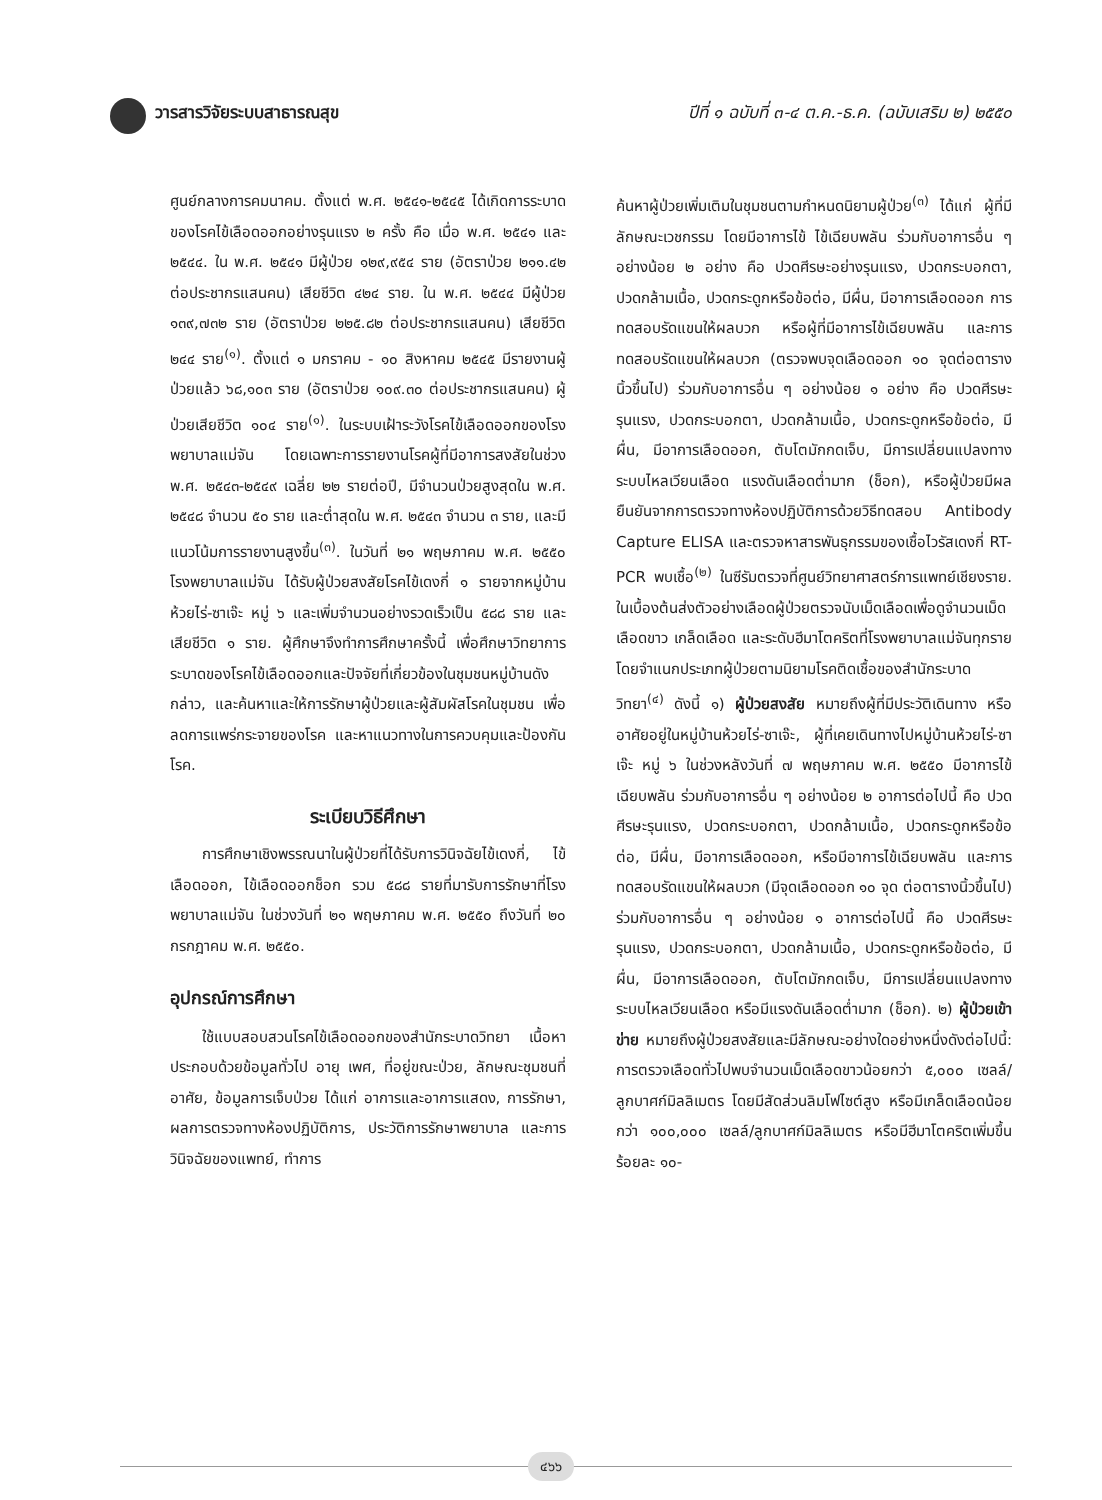วารสารวิจัยระบบสาธารณสุข ปีที่ ๑ ฉบับที่ ๓-๔ ต.ค.-ธ.ค. (ฉบับเสริม ๒) ๒๕๕๐
ศูนย์กลางการคมนาคม. ตั้งแต่ พ.ศ. ๒๕๔๑-๒๕๔๕ ได้เกิดการระบาดของโรคไข้เลือดออกอย่างรุนแรง ๒ ครั้ง คือ เมื่อ พ.ศ. ๒๕๔๑ และ ๒๕๔๔. ใน พ.ศ. ๒๕๔๑ มีผู้ป่วย ๑๒๙,๙๕๔ ราย (อัตราป่วย ๒๑๑.๔๒ ต่อประชากรแสนคน) เสียชีวิต ๔๒๔ ราย. ใน พ.ศ. ๒๕๔๔ มีผู้ป่วย ๑๓๙,๗๓๒ ราย (อัตราป่วย ๒๒๕.๘๒ ต่อประชากรแสนคน) เสียชีวิต ๒๔๔ ราย<sup>(๑)</sup>. ตั้งแต่ ๑ มกราคม - ๑๐ สิงหาคม ๒๕๔๕ มีรายงานผู้ป่วยแล้ว ๖๘,๑๐๓ ราย (อัตราป่วย ๑๐๙.๓๐ ต่อประชากรแสนคน) ผู้ป่วยเสียชีวิต ๑๐๔ ราย<sup>(๑)</sup>. ในระบบเฝ้าระวังโรคไข้เลือดออกของโรงพยาบาลแม่จัน โดยเฉพาะการรายงานโรคผู้ที่มีอาการสงสัยในช่วง พ.ศ. ๒๕๔๓-๒๕๔๙ เฉลี่ย ๒๒ รายต่อปี, มีจำนวนป่วยสูงสุดใน พ.ศ. ๒๕๔๘ จำนวน ๕๐ ราย และต่ำสุดใน พ.ศ. ๒๕๔๓ จำนวน ๓ ราย, และมีแนวโน้มการรายงานสูงขึ้น<sup>(๓)</sup>. ในวันที่ ๒๑ พฤษภาคม พ.ศ. ๒๕๕๐ โรงพยาบาลแม่จัน ได้รับผู้ป่วยสงสัยโรคไข้เดงกี่ ๑ รายจากหมู่บ้านห้วยไร่-ซาเจ๊ะ หมู่ ๖ และเพิ่มจำนวนอย่างรวดเร็วเป็น ๕๘๘ ราย และเสียชีวิต ๑ ราย. ผู้ศึกษาจึงทำการศึกษาครั้งนี้ เพื่อศึกษาวิทยาการระบาดของโรคไข้เลือดออกและปัจจัยที่เกี่ยวข้องในชุมชนหมู่บ้านดังกล่าว, และค้นหาและให้การรักษาผู้ป่วยและผู้สัมผัสโรคในชุมชน เพื่อลดการแพร่กระจายของโรค และหาแนวทางในการควบคุมและป้องกันโรค.
ระเบียบวิธีศึกษา
การศึกษาเชิงพรรณนาในผู้ป่วยที่ได้รับการวินิจฉัยไข้เดงกี่, ไข้เลือดออก, ไข้เลือดออกช็อก รวม ๕๘๘ รายที่มารับการรักษาที่โรงพยาบาลแม่จัน ในช่วงวันที่ ๒๑ พฤษภาคม พ.ศ. ๒๕๕๐ ถึงวันที่ ๒๐ กรกฎาคม พ.ศ. ๒๕๕๐.
อุปกรณ์การศึกษา
ใช้แบบสอบสวนโรคไข้เลือดออกของสำนักระบาดวิทยา เนื้อหาประกอบด้วยข้อมูลทั่วไป อายุ เพศ, ที่อยู่ขณะป่วย, ลักษณะชุมชนที่อาศัย, ข้อมูลการเจ็บป่วย ได้แก่ อาการและอาการแสดง, การรักษา, ผลการตรวจทางห้องปฏิบัติการ, ประวัติการรักษาพยาบาล และการวินิจฉัยของแพทย์, ทำการ
ค้นหาผู้ป่วยเพิ่มเติมในชุมชนตามกำหนดนิยามผู้ป่วย<sup>(๓)</sup> ได้แก่ ผู้ที่มีลักษณะเวชกรรม โดยมีอาการไข้ ไข้เฉียบพลัน ร่วมกับอาการอื่น ๆ อย่างน้อย ๒ อย่าง คือ ปวดศีรษะอย่างรุนแรง, ปวดกระบอกตา, ปวดกล้ามเนื้อ, ปวดกระดูกหรือข้อต่อ, มีผื่น, มีอาการเลือดออก การทดสอบรัดแขนให้ผลบวก หรือผู้ที่มีอาการไข้เฉียบพลัน และการทดสอบรัดแขนให้ผลบวก (ตรวจพบจุดเลือดออก ๑๐ จุดต่อตารางนิ้วขึ้นไป) ร่วมกับอาการอื่น ๆ อย่างน้อย ๑ อย่าง คือ ปวดศีรษะรุนแรง, ปวดกระบอกตา, ปวดกล้ามเนื้อ, ปวดกระดูกหรือข้อต่อ, มีผื่น, มีอาการเลือดออก, ตับโตมักกดเจ็บ, มีการเปลี่ยนแปลงทางระบบไหลเวียนเลือด แรงดันเลือดต่ำมาก (ช็อก), หรือผู้ป่วยมีผลยืนยันจากการตรวจทางห้องปฏิบัติการด้วยวิธีทดสอบ Antibody Capture ELISA และตรวจหาสารพันธุกรรมของเชื้อไวรัสเดงกี่ RT-PCR พบเชื้อ<sup>(๒)</sup> ในซีรัมตรวจที่ศูนย์วิทยาศาสตร์การแพทย์เชียงราย. ในเบื้องต้นส่งตัวอย่างเลือดผู้ป่วยตรวจนับเม็ดเลือดเพื่อดูจำนวนเม็ดเลือดขาว เกล็ดเลือด และระดับฮีมาโตคริตที่โรงพยาบาลแม่จันทุกราย โดยจำแนกประเภทผู้ป่วยตามนิยามโรคติดเชื้อของสำนักระบาดวิทยา<sup>(๔)</sup> ดังนี้ ๑) ผู้ป่วยสงสัย หมายถึงผู้ที่มีประวัติเดินทาง หรืออาศัยอยู่ในหมู่บ้านห้วยไร่-ซาเจ๊ะ, ผู้ที่เคยเดินทางไปหมู่บ้านห้วยไร่-ซาเจ๊ะ หมู่ ๖ ในช่วงหลังวันที่ ๗ พฤษภาคม พ.ศ. ๒๕๕๐ มีอาการไข้เฉียบพลัน ร่วมกับอาการอื่น ๆ อย่างน้อย ๒ อาการต่อไปนี้ คือ ปวดศีรษะรุนแรง, ปวดกระบอกตา, ปวดกล้ามเนื้อ, ปวดกระดูกหรือข้อต่อ, มีผื่น, มีอาการเลือดออก, หรือมีอาการไข้เฉียบพลัน และการทดสอบรัดแขนให้ผลบวก (มีจุดเลือดออก ๑๐ จุด ต่อตารางนิ้วขึ้นไป) ร่วมกับอาการอื่น ๆ อย่างน้อย ๑ อาการต่อไปนี้ คือ ปวดศีรษะรุนแรง, ปวดกระบอกตา, ปวดกล้ามเนื้อ, ปวดกระดูกหรือข้อต่อ, มีผื่น, มีอาการเลือดออก, ตับโตมักกดเจ็บ, มีการเปลี่ยนแปลงทางระบบไหลเวียนเลือด หรือมีแรงดันเลือดต่ำมาก (ช็อก). ๒) ผู้ป่วยเข้าข่าย หมายถึงผู้ป่วยสงสัยและมีลักษณะอย่างใดอย่างหนึ่งดังต่อไปนี้: การตรวจเลือดทั่วไปพบจำนวนเม็ดเลือดขาวน้อยกว่า ๕,๐๐๐ เซลล์/ลูกบาศก์มิลลิเมตร โดยมีสัดส่วนลิมโฟไซต์สูง หรือมีเกล็ดเลือดน้อยกว่า ๑๐๐,๐๐๐ เซลล์/ลูกบาศก์มิลลิเมตร หรือมีฮีมาโตคริตเพิ่มขึ้นร้อยละ ๑๐-
๔๖๖